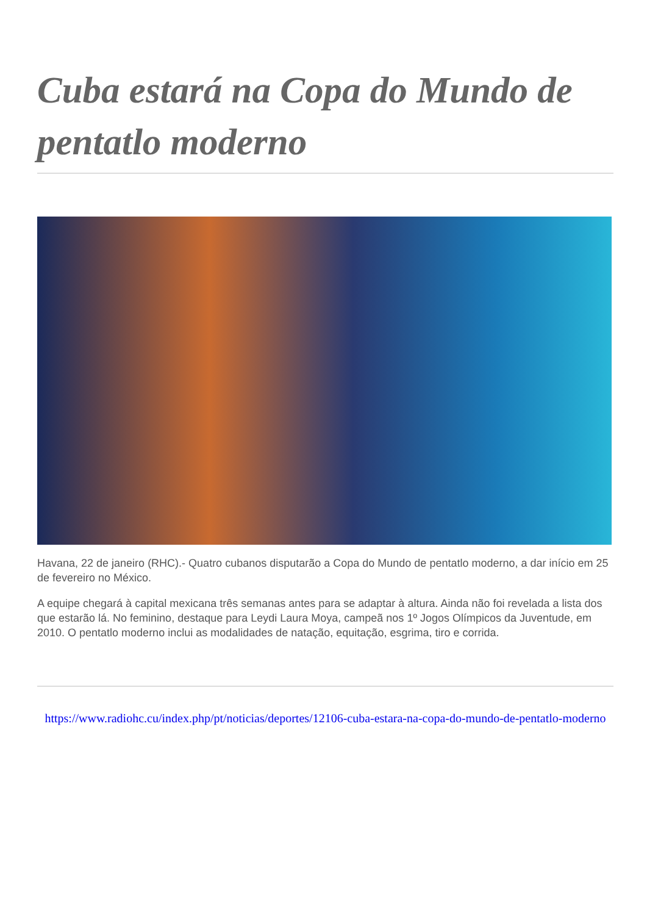Cuba estará na Copa do Mundo de pentatlo moderno
Havana, 22 de janeiro (RHC).- Quatro cubanos disputarão a Copa do Mundo de pentatlo moderno, a dar início em 25 de fevereiro no México.
A equipe chegará à capital mexicana três semanas antes para se adaptar à altura. Ainda não foi revelada a lista dos que estarão lá. No feminino, destaque para Leydi Laura Moya, campeã nos 1º Jogos Olímpicos da Juventude, em 2010. O pentatlo moderno inclui as modalidades de natação, equitação, esgrima, tiro e corrida.
https://www.radiohc.cu/index.php/pt/noticias/deportes/12106-cuba-estara-na-copa-do-mundo-de-pentatlo-moderno